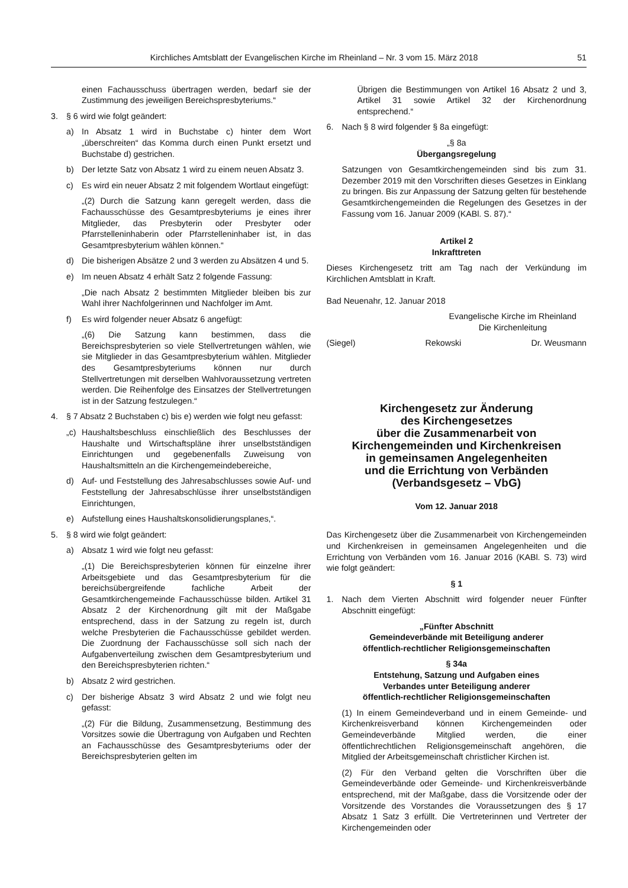Kirchliches Amtsblatt der Evangelischen Kirche im Rheinland – Nr. 3 vom 15. März 2018 51
einen Fachausschuss übertragen werden, bedarf sie der Zustimmung des jeweiligen Bereichspresbyteriums.“
3. § 6 wird wie folgt geändert:
a) In Absatz 1 wird in Buchstabe c) hinter dem Wort „überschreiten“ das Komma durch einen Punkt ersetzt und Buchstabe d) gestrichen.
b) Der letzte Satz von Absatz 1 wird zu einem neuen Absatz 3.
c) Es wird ein neuer Absatz 2 mit folgendem Wortlaut eingefügt:
„(2) Durch die Satzung kann geregelt werden, dass die Fachausschüsse des Gesamtpresbyteriums je eines ihrer Mitglieder, das Presbyterin oder Presbyter oder Pfarrstelleninhaberin oder Pfarrstelleninhaber ist, in das Gesamtpresbyterium wählen können.“
d) Die bisherigen Absätze 2 und 3 werden zu Absätzen 4 und 5.
e) Im neuen Absatz 4 erhält Satz 2 folgende Fassung:
„Die nach Absatz 2 bestimmten Mitglieder bleiben bis zur Wahl ihrer Nachfolgerinnen und Nachfolger im Amt.
f) Es wird folgender neuer Absatz 6 angefügt:
„(6) Die Satzung kann bestimmen, dass die Bereichspresbyterien so viele Stellvertretungen wählen, wie sie Mitglieder in das Gesamtpresbyterium wählen. Mitglieder des Gesamtpresbyteriums können nur durch Stellvertretungen mit derselben Wahlvoraussetzung vertreten werden. Die Reihenfolge des Einsatzes der Stellvertretungen ist in der Satzung festzulegen.“
4. § 7 Absatz 2 Buchstaben c) bis e) werden wie folgt neu gefasst:
„c) Haushaltsbeschluss einschließlich des Beschlusses der Haushalte und Wirtschaftspläne ihrer unselbstständigen Einrichtungen und gegebenenfalls Zuweisung von Haushaltsmitteln an die Kirchengemeindebereiche,
d) Auf- und Feststellung des Jahresabschlusses sowie Auf- und Feststellung der Jahresabschlüsse ihrer unselbstständigen Einrichtungen,
e) Aufstellung eines Haushaltskonsolidierungsplanes,“.
5. § 8 wird wie folgt geändert:
a) Absatz 1 wird wie folgt neu gefasst:
„(1) Die Bereichspresbyterien können für einzelne ihrer Arbeitsgebiete und das Gesamtpresbyterium für die bereichsübergreifende fachliche Arbeit der Gesamtkirchengemeinde Fachausschüsse bilden. Artikel 31 Absatz 2 der Kirchenordnung gilt mit der Maßgabe entsprechend, dass in der Satzung zu regeln ist, durch welche Presbyterien die Fachausschüsse gebildet werden. Die Zuordnung der Fachausschüsse soll sich nach der Aufgabenverteilung zwischen dem Gesamtpresbyterium und den Bereichspresbyterien richten.“
b) Absatz 2 wird gestrichen.
c) Der bisherige Absatz 3 wird Absatz 2 und wie folgt neu gefasst:
„(2) Für die Bildung, Zusammensetzung, Bestimmung des Vorsitzes sowie die Übertragung von Aufgaben und Rechten an Fachausschüsse des Gesamtpresbyteriums oder der Bereichspresbyterien gelten im
Übrigen die Bestimmungen von Artikel 16 Absatz 2 und 3, Artikel 31 sowie Artikel 32 der Kirchenordnung entsprechend.“
6. Nach § 8 wird folgender § 8a eingefügt:
„§ 8a
Übergangsregelung
Satzungen von Gesamtkirchengemeinden sind bis zum 31. Dezember 2019 mit den Vorschriften dieses Gesetzes in Einklang zu bringen. Bis zur Anpassung der Satzung gelten für bestehende Gesamtkirchengemeinden die Regelungen des Gesetzes in der Fassung vom 16. Januar 2009 (KABl. S. 87).“
Artikel 2
Inkrafttreten
Dieses Kirchengesetz tritt am Tag nach der Verkündung im Kirchlichen Amtsblatt in Kraft.
Bad Neuenahr, 12. Januar 2018
Evangelische Kirche im Rheinland
Die Kirchenleitung
(Siegel) Rekowski Dr. Weusmann
Kirchengesetz zur Änderung
des Kirchengesetzes
über die Zusammenarbeit von
Kirchengemeinden und Kirchenkreisen
in gemeinsamen Angelegenheiten
und die Errichtung von Verbänden
(Verbandsgesetz – VbG)
Vom 12. Januar 2018
Das Kirchengesetz über die Zusammenarbeit von Kirchengemeinden und Kirchenkreisen in gemeinsamen Angelegenheiten und die Errichtung von Verbänden vom 16. Januar 2016 (KABl. S. 73) wird wie folgt geändert:
§ 1
1. Nach dem Vierten Abschnitt wird folgender neuer Fünfter Abschnitt eingefügt:
„Fünfter Abschnitt
Gemeindeverbände mit Beteiligung anderer
öffentlich-rechtlicher Religionsgemeinschaften
§ 34a
Entstehung, Satzung und Aufgaben eines
Verbandes unter Beteiligung anderer
öffentlich-rechtlicher Religionsgemeinschaften
(1) In einem Gemeindeverband und in einem Gemeinde- und Kirchenkreisverband können Kirchengemeinden oder Gemeindeverbände Mitglied werden, die einer öffentlichrechtlichen Religionsgemeinschaft angehören, die Mitglied der Arbeitsgemeinschaft christlicher Kirchen ist.
(2) Für den Verband gelten die Vorschriften über die Gemeindeverbände oder Gemeinde- und Kirchenkreisverbände entsprechend, mit der Maßgabe, dass die Vorsitzende oder der Vorsitzende des Vorstandes die Voraussetzungen des § 17 Absatz 1 Satz 3 erfüllt. Die Vertreterinnen und Vertreter der Kirchengemeinden oder